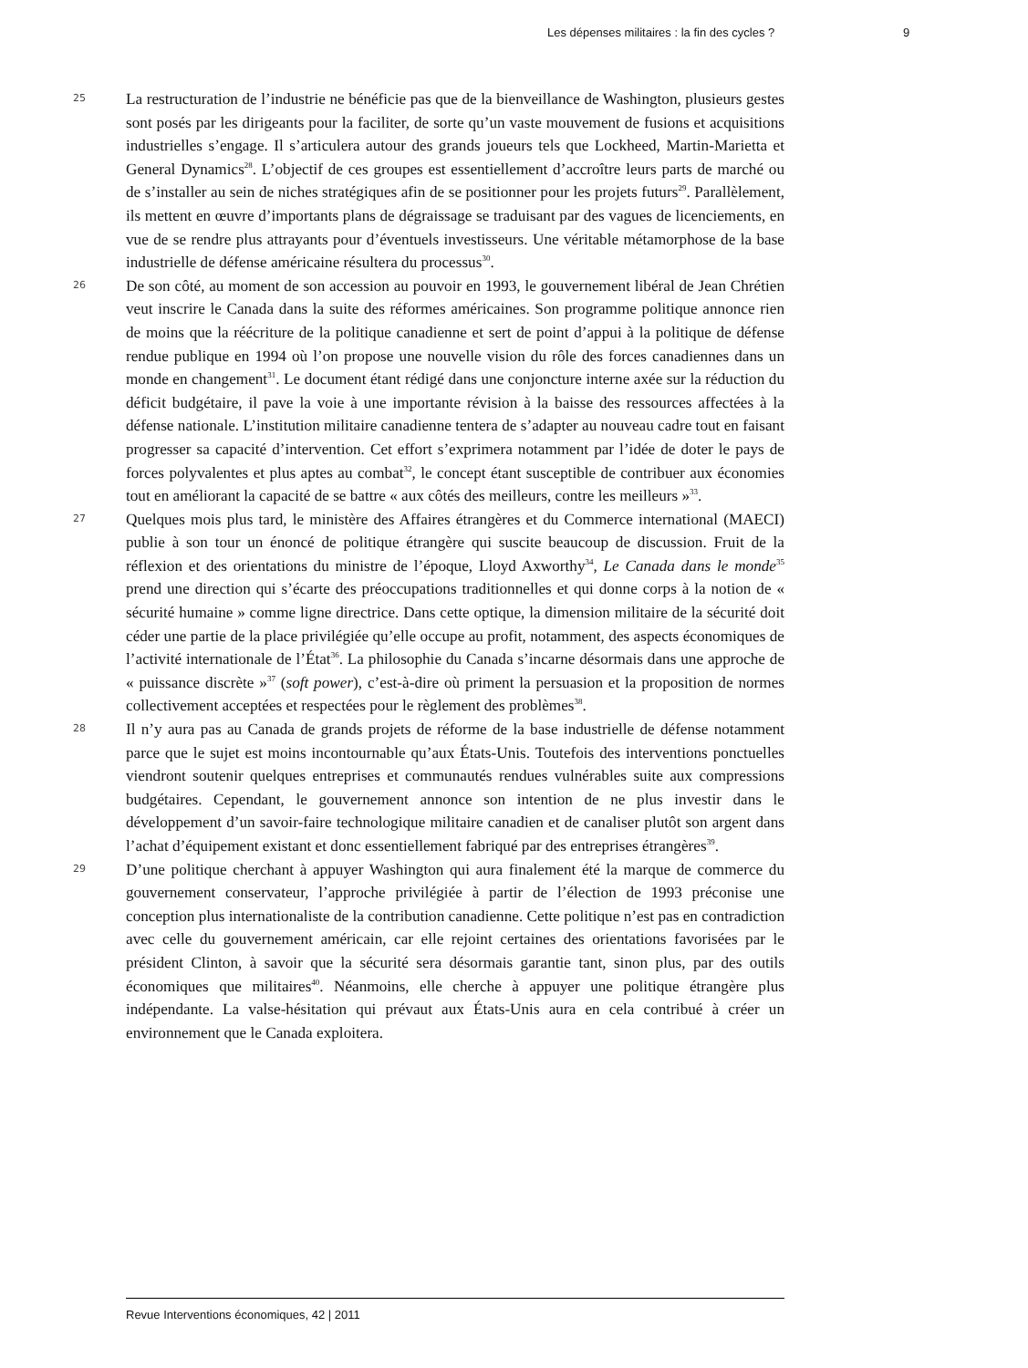Les dépenses militaires : la fin des cycles ? 9
25
La restructuration de l’industrie ne bénéficie pas que de la bienveillance de Washington, plusieurs gestes sont posés par les dirigeants pour la faciliter, de sorte qu’un vaste mouvement de fusions et acquisitions industrielles s’engage. Il s’articulera autour des grands joueurs tels que Lockheed, Martin-Marietta et General Dynamics<sup>28</sup>. L’objectif de ces groupes est essentiellement d’accroître leurs parts de marché ou de s’installer au sein de niches stratégiques afin de se positionner pour les projets futurs<sup>29</sup>. Parallèlement, ils mettent en œuvre d’importants plans de dégraissage se traduisant par des vagues de licenciements, en vue de se rendre plus attrayants pour d’éventuels investisseurs. Une véritable métamorphose de la base industrielle de défense américaine résultera du processus<sup>30</sup>.
26
De son côté, au moment de son accession au pouvoir en 1993, le gouvernement libéral de Jean Chrétien veut inscrire le Canada dans la suite des réformes américaines. Son programme politique annonce rien de moins que la réécriture de la politique canadienne et sert de point d’appui à la politique de défense rendue publique en 1994 où l’on propose une nouvelle vision du rôle des forces canadiennes dans un monde en changement<sup>31</sup>. Le document étant rédigé dans une conjoncture interne axée sur la réduction du déficit budgétaire, il pave la voie à une importante révision à la baisse des ressources affectées à la défense nationale. L’institution militaire canadienne tentera de s’adapter au nouveau cadre tout en faisant progresser sa capacité d’intervention. Cet effort s’exprimera notamment par l’idée de doter le pays de forces polyvalentes et plus aptes au combat<sup>32</sup>, le concept étant susceptible de contribuer aux économies tout en améliorant la capacité de se battre « aux côtés des meilleurs, contre les meilleurs »<sup>33</sup>.
27
Quelques mois plus tard, le ministère des Affaires étrangères et du Commerce international (MAECI) publie à son tour un énoncé de politique étrangère qui suscite beaucoup de discussion. Fruit de la réflexion et des orientations du ministre de l’époque, Lloyd Axworthy<sup>34</sup>, Le Canada dans le monde<sup>35</sup> prend une direction qui s’écarte des préoccupations traditionnelles et qui donne corps à la notion de « sécurité humaine » comme ligne directrice. Dans cette optique, la dimension militaire de la sécurité doit céder une partie de la place privilégiée qu’elle occupe au profit, notamment, des aspects économiques de l’activité internationale de l’État<sup>36</sup>. La philosophie du Canada s’incarne désormais dans une approche de « puissance discrète »<sup>37</sup> (soft power), c’est-à-dire où priment la persuasion et la proposition de normes collectivement acceptées et respectées pour le règlement des problèmes<sup>38</sup>.
28
Il n’y aura pas au Canada de grands projets de réforme de la base industrielle de défense notamment parce que le sujet est moins incontournable qu’aux États-Unis. Toutefois des interventions ponctuelles viendront soutenir quelques entreprises et communautés rendues vulnérables suite aux compressions budgétaires. Cependant, le gouvernement annonce son intention de ne plus investir dans le développement d’un savoir-faire technologique militaire canadien et de canaliser plutôt son argent dans l’achat d’équipement existant et donc essentiellement fabriqué par des entreprises étrangères<sup>39</sup>.
29
D’une politique cherchant à appuyer Washington qui aura finalement été la marque de commerce du gouvernement conservateur, l’approche privilégiée à partir de l’élection de 1993 préconise une conception plus internationaliste de la contribution canadienne. Cette politique n’est pas en contradiction avec celle du gouvernement américain, car elle rejoint certaines des orientations favorisées par le président Clinton, à savoir que la sécurité sera désormais garantie tant, sinon plus, par des outils économiques que militaires<sup>40</sup>. Néanmoins, elle cherche à appuyer une politique étrangère plus indépendante. La valse-hésitation qui prévaut aux États-Unis aura en cela contribué à créer un environnement que le Canada exploitera.
Revue Interventions économiques, 42 | 2011